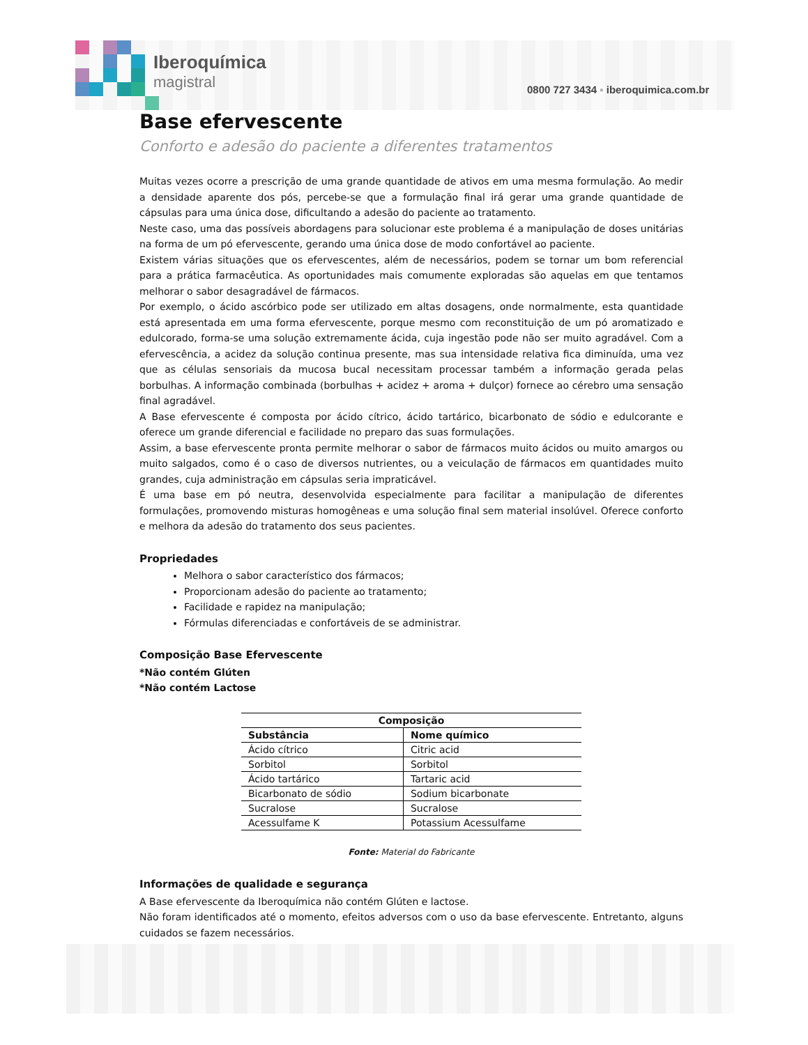Iberoquímica
magistral
0800 727 3434 ▪ iberoquimica.com.br
Base efervescente
Conforto e adesão do paciente a diferentes tratamentos
Muitas vezes ocorre a prescrição de uma grande quantidade de ativos em uma mesma formulação. Ao medir a densidade aparente dos pós, percebe-se que a formulação final irá gerar uma grande quantidade de cápsulas para uma única dose, dificultando a adesão do paciente ao tratamento.
Neste caso, uma das possíveis abordagens para solucionar este problema é a manipulação de doses unitárias na forma de um pó efervescente, gerando uma única dose de modo confortável ao paciente.
Existem várias situações que os efervescentes, além de necessários, podem se tornar um bom referencial para a prática farmacêutica. As oportunidades mais comumente exploradas são aquelas em que tentamos melhorar o sabor desagradável de fármacos.
Por exemplo, o ácido ascórbico pode ser utilizado em altas dosagens, onde normalmente, esta quantidade está apresentada em uma forma efervescente, porque mesmo com reconstituição de um pó aromatizado e edulcorado, forma-se uma solução extremamente ácida, cuja ingestão pode não ser muito agradável. Com a efervescência, a acidez da solução continua presente, mas sua intensidade relativa fica diminuída, uma vez que as células sensoriais da mucosa bucal necessitam processar também a informação gerada pelas borbulhas. A informação combinada (borbulhas + acidez + aroma + dulçor) fornece ao cérebro uma sensação final agradável.
A Base efervescente é composta por ácido cítrico, ácido tartárico, bicarbonato de sódio e edulcorante e oferece um grande diferencial e facilidade no preparo das suas formulações.
Assim, a base efervescente pronta permite melhorar o sabor de fármacos muito ácidos ou muito amargos ou muito salgados, como é o caso de diversos nutrientes, ou a veiculação de fármacos em quantidades muito grandes, cuja administração em cápsulas seria impraticável.
É uma base em pó neutra, desenvolvida especialmente para facilitar a manipulação de diferentes formulações, promovendo misturas homogêneas e uma solução final sem material insolúvel. Oferece conforto e melhora da adesão do tratamento dos seus pacientes.
Propriedades
Melhora o sabor característico dos fármacos;
Proporcionam adesão do paciente ao tratamento;
Facilidade e rapidez na manipulação;
Fórmulas diferenciadas e confortáveis de se administrar.
Composição Base Efervescente
*Não contém Glúten
*Não contém Lactose
| Composição | |
| --- | --- |
| Substância | Nome químico |
| Ácido cítrico | Citric acid |
| Sorbitol | Sorbitol |
| Ácido tartárico | Tartaric acid |
| Bicarbonato de sódio | Sodium bicarbonate |
| Sucralose | Sucralose |
| Acessulfame K | Potassium Acessulfame |
Fonte: Material do Fabricante
Informações de qualidade e segurança
A Base efervescente da Iberoquímica não contém Glúten e lactose.
Não foram identificados até o momento, efeitos adversos com o uso da base efervescente. Entretanto, alguns cuidados se fazem necessários.